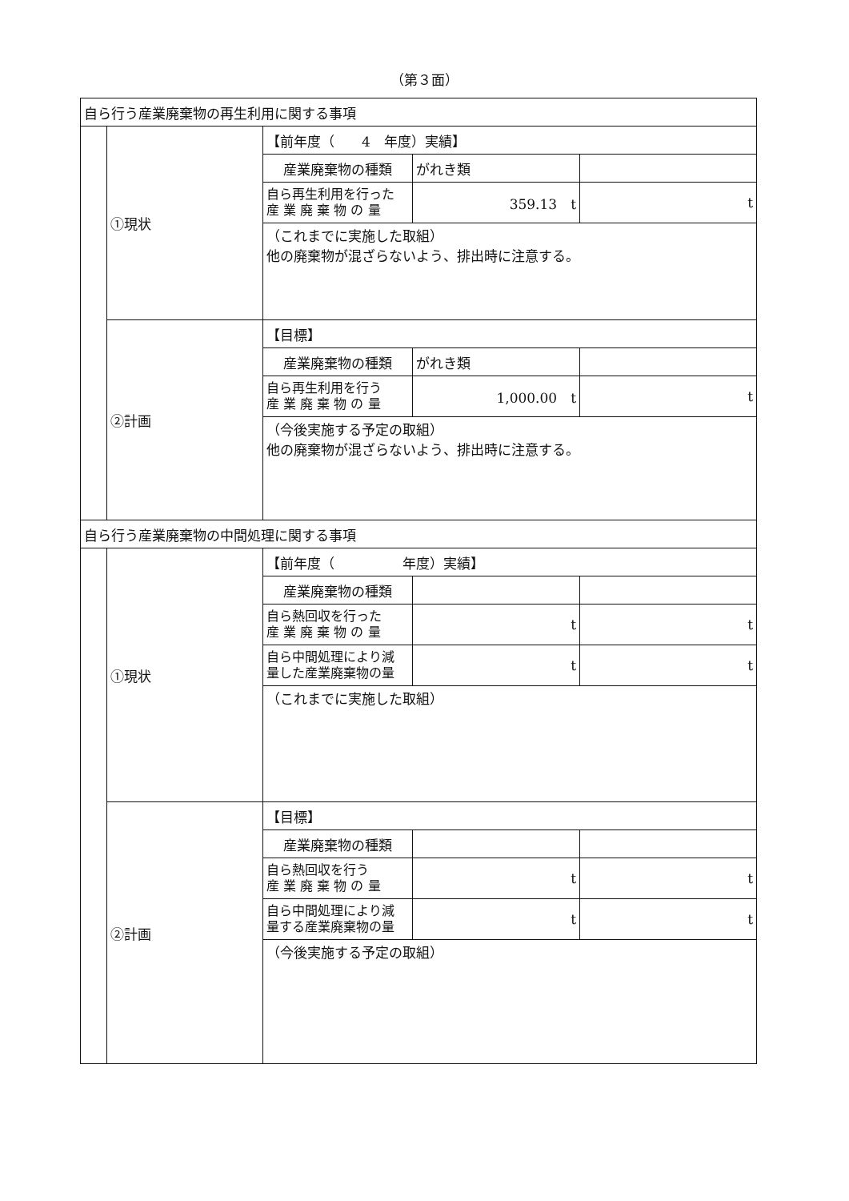（第３面）
| 自ら行う産業廃棄物の再生利用に関する事項 | | | | |
| | ①現状 | 【前年度（ 4 年度）実績】 | | |
| | | 産業廃棄物の種類 | がれき類 | |
| | | 自ら再生利用を行った 産 業 廃 棄 物 の 量 | 359.13 t | t |
| | | （これまでに実施した取組） 他の廃棄物が混ざらないよう、排出時に注意する。 | | |
| | ②計画 | 【目標】 | | |
| | | 産業廃棄物の種類 | がれき類 | |
| | | 自ら再生利用を行う 産 業 廃 棄 物 の 量 | 1,000.00 t | t |
| | | （今後実施する予定の取組） 他の廃棄物が混ざらないよう、排出時に注意する。 | | |
| 自ら行う産業廃棄物の中間処理に関する事項 | | | | |
| | ①現状 | 【前年度（ 年度）実績】 | | |
| | | 産業廃棄物の種類 | | |
| | | 自ら熱回収を行った 産 業 廃 棄 物 の 量 | t | t |
| | | 自ら中間処理により減 量した産業廃棄物の量 | t | t |
| | | （これまでに実施した取組） | | |
| | ②計画 | 【目標】 | | |
| | | 産業廃棄物の種類 | | |
| | | 自ら熱回収を行う 産 業 廃 棄 物 の 量 | t | t |
| | | 自ら中間処理により減 量する産業廃棄物の量 | t | t |
| | | （今後実施する予定の取組） | | |